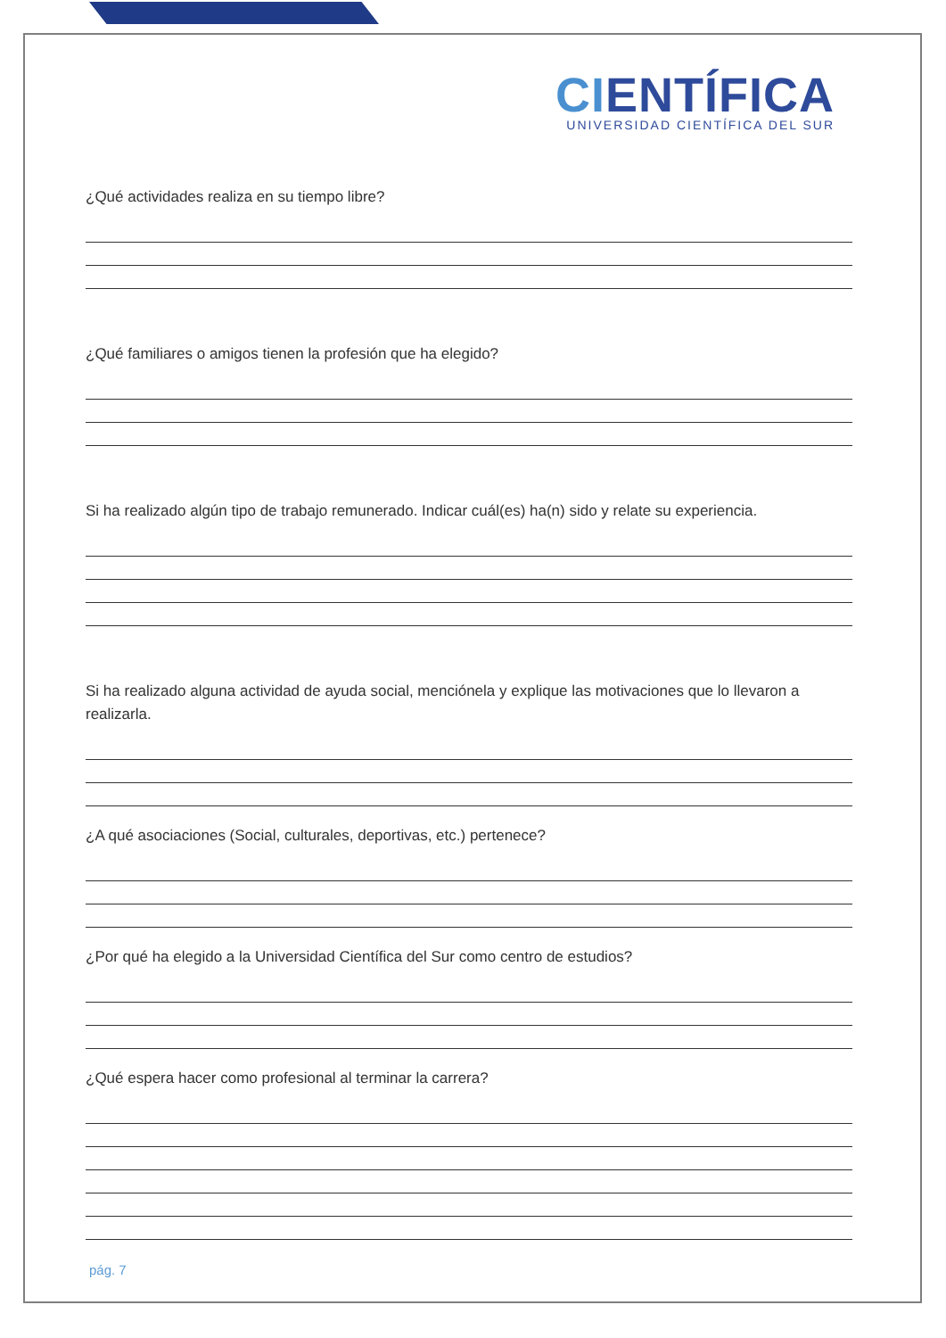CIENTÍFICA
UNIVERSIDAD CIENTÍFICA DEL SUR
¿Qué actividades realiza en su tiempo libre?
¿Qué familiares o amigos tienen la profesión que ha elegido?
Si ha realizado algún tipo de trabajo remunerado. Indicar cuál(es) ha(n) sido y relate su experiencia.
Si ha realizado alguna actividad de ayuda social, menciónela y explique las motivaciones que lo llevaron a realizarla.
¿A qué asociaciones (Social, culturales, deportivas, etc.) pertenece?
¿Por qué ha elegido a la Universidad Científica del Sur como centro de estudios?
¿Qué espera hacer como profesional al terminar la carrera?
pág. 7